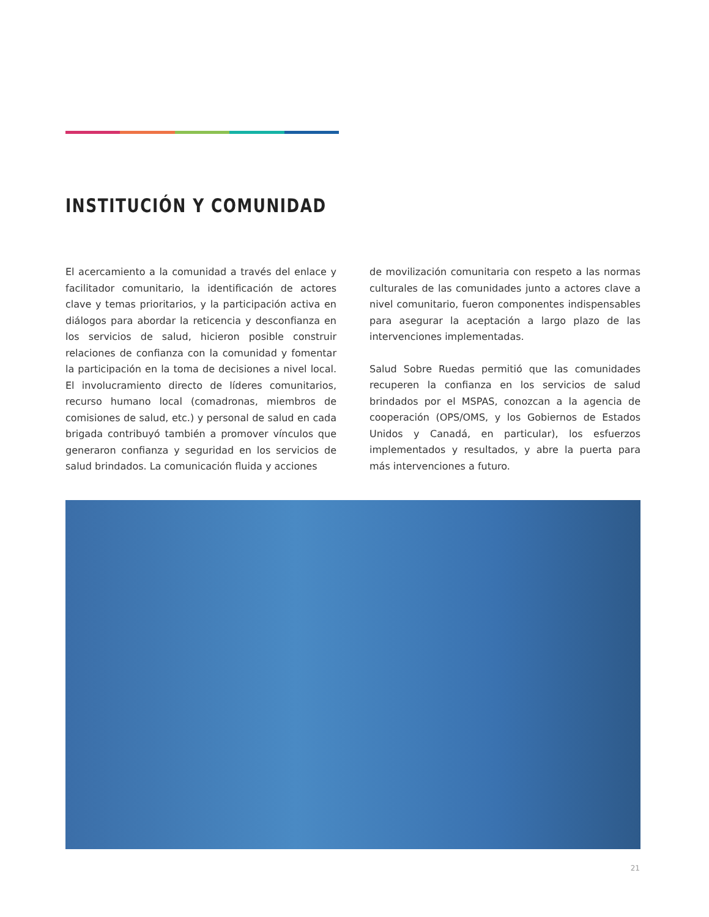INSTITUCIÓN Y COMUNIDAD
El acercamiento a la comunidad a través del enlace y facilitador comunitario, la identificación de actores clave y temas prioritarios, y la participación activa en diálogos para abordar la reticencia y desconfianza en los servicios de salud, hicieron posible construir relaciones de confianza con la comunidad y fomentar la participación en la toma de decisiones a nivel local. El involucramiento directo de líderes comunitarios, recurso humano local (comadronas, miembros de comisiones de salud, etc.) y personal de salud en cada brigada contribuyó también a promover vínculos que generaron confianza y seguridad en los servicios de salud brindados. La comunicación fluida y acciones
de movilización comunitaria con respeto a las normas culturales de las comunidades junto a actores clave a nivel comunitario, fueron componentes indispensables para asegurar la aceptación a largo plazo de las intervenciones implementadas.
Salud Sobre Ruedas permitió que las comunidades recuperen la confianza en los servicios de salud brindados por el MSPAS, conozcan a la agencia de cooperación (OPS/OMS, y los Gobiernos de Estados Unidos y Canadá, en particular), los esfuerzos implementados y resultados, y abre la puerta para más intervenciones a futuro.
21